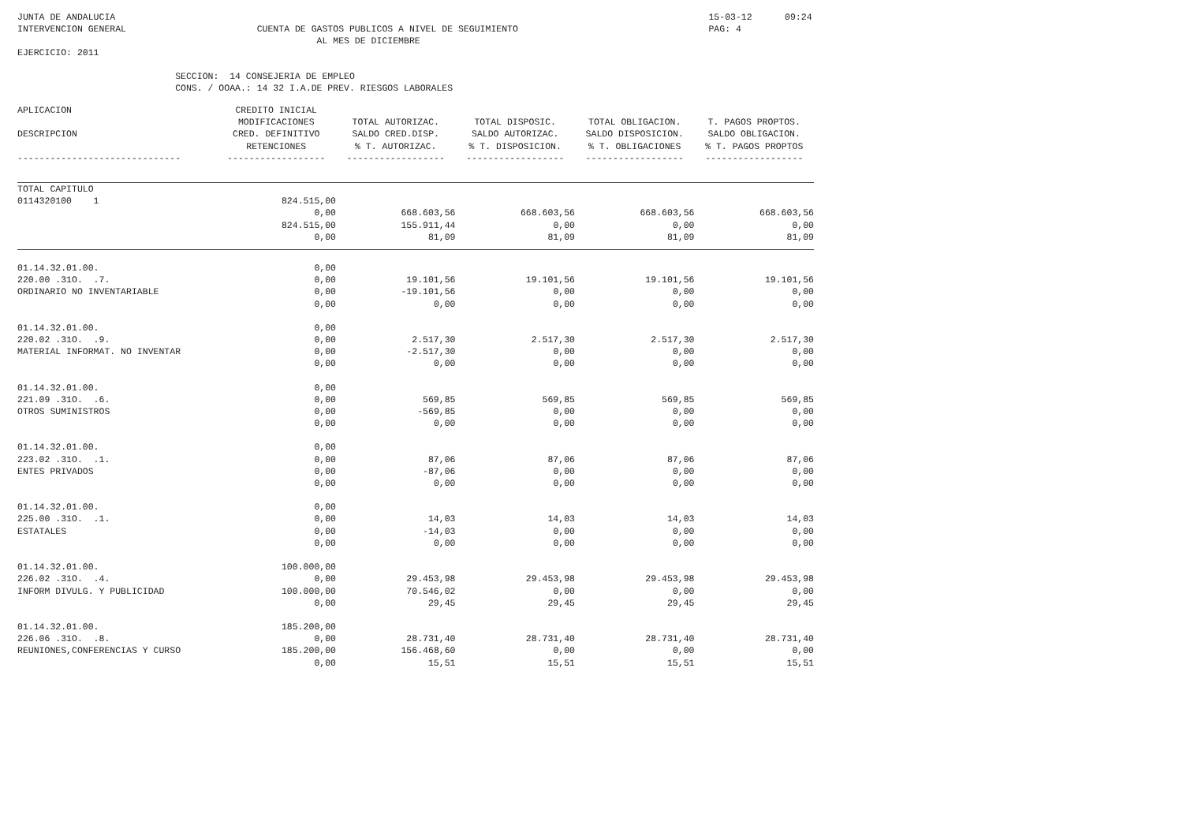JUNTA DE ANDALUCIA                                                                                                             15-03-12      09:24
INTERVENCION GENERAL                        CUENTA DE GASTOS PUBLICOS A NIVEL DE SEGUIMIENTO                                   PAG: 4
                                                       AL MES DE DICIEMBRE
EJERCICIO: 2011

                             SECCION:  14 CONSEJERIA DE EMPLEO
                             CONS. / OOAA.: 14 32 I.A.DE PREV. RIESGOS LABORALES
| APLICACION DESCRIPCION ------------------------------ | CREDITO INICIAL MODIFICACIONES CRED. DEFINITIVO RETENCIONES ------------------ | TOTAL AUTORIZAC. SALDO CRED.DISP. % T. AUTORIZAC. ------------------ | TOTAL DISPOSIC. SALDO AUTORIZAC. % T. DISPOSICION. ------------------ | TOTAL OBLIGACION. SALDO DISPOSICION. % T. OBLIGACIONES ------------------ | T. PAGOS PROPTOS. SALDO OBLIGACION. % T. PAGOS PROPTOS ------------------ |
| --- | --- | --- | --- | --- | --- |
| TOTAL CAPITULO 0114320100 1 | 824.515,00 0,00 824.515,00 0,00 | 668.603,56 155.911,44 81,09 | 668.603,56 0,00 81,09 | 668.603,56 0,00 81,09 | 668.603,56 0,00 81,09 |
| 01.14.32.01.00. 220.00 .31O. .7. ORDINARIO NO INVENTARIABLE | 0,00 0,00 0,00 0,00 | 19.101,56 -19.101,56 0,00 | 19.101,56 0,00 0,00 | 19.101,56 0,00 0,00 | 19.101,56 0,00 0,00 |
| 01.14.32.01.00. 220.02 .31O. .9. MATERIAL INFORMAT. NO INVENTAR | 0,00 0,00 0,00 0,00 | 2.517,30 -2.517,30 0,00 | 2.517,30 0,00 0,00 | 2.517,30 0,00 0,00 | 2.517,30 0,00 0,00 |
| 01.14.32.01.00. 221.09 .31O. .6. OTROS SUMINISTROS | 0,00 0,00 0,00 0,00 | 569,85 -569,85 0,00 | 569,85 0,00 0,00 | 569,85 0,00 0,00 | 569,85 0,00 0,00 |
| 01.14.32.01.00. 223.02 .31O. .1. ENTES PRIVADOS | 0,00 0,00 0,00 0,00 | 87,06 -87,06 0,00 | 87,06 0,00 0,00 | 87,06 0,00 0,00 | 87,06 0,00 0,00 |
| 01.14.32.01.00. 225.00 .31O. .1. ESTATALES | 0,00 0,00 0,00 0,00 | 14,03 -14,03 0,00 | 14,03 0,00 0,00 | 14,03 0,00 0,00 | 14,03 0,00 0,00 |
| 01.14.32.01.00. 226.02 .31O. .4. INFORM DIVULG. Y PUBLICIDAD | 100.000,00 0,00 100.000,00 0,00 | 29.453,98 70.546,02 29,45 | 29.453,98 0,00 29,45 | 29.453,98 0,00 29,45 | 29.453,98 0,00 29,45 |
| 01.14.32.01.00. 226.06 .31O. .8. REUNIONES,CONFERENCIAS Y CURSO | 185.200,00 0,00 185.200,00 0,00 | 28.731,40 156.468,60 15,51 | 28.731,40 0,00 15,51 | 28.731,40 0,00 15,51 | 28.731,40 0,00 15,51 |